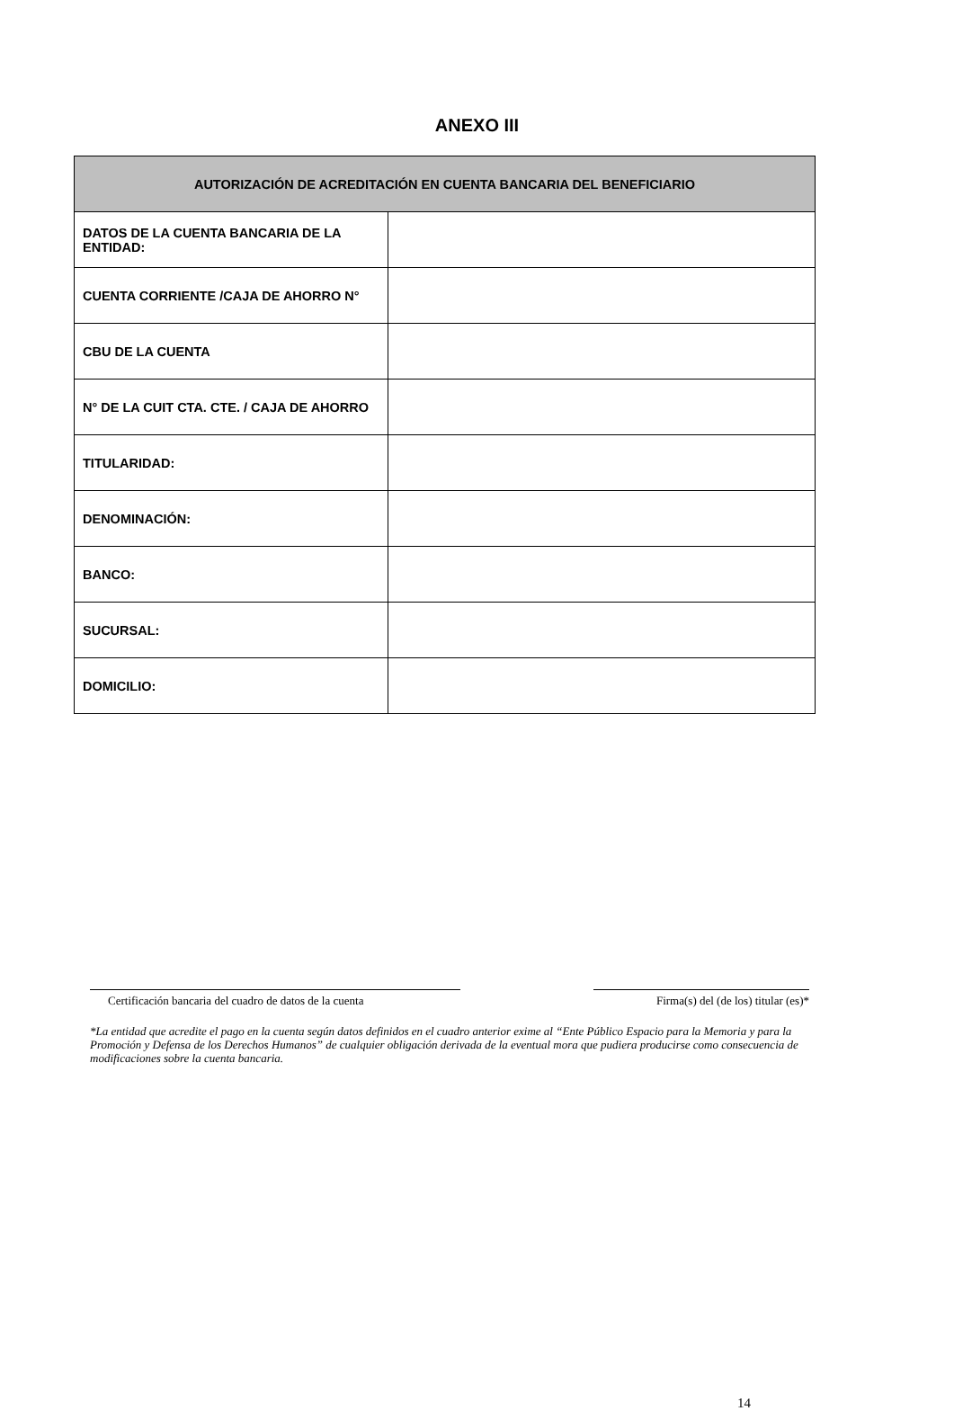ANEXO III
| AUTORIZACIÓN DE ACREDITACIÓN EN CUENTA BANCARIA DEL BENEFICIARIO | |
| --- | --- |
| DATOS DE LA CUENTA BANCARIA DE LA ENTIDAD: | |
| CUENTA CORRIENTE /CAJA DE AHORRO N° | |
| CBU DE LA CUENTA | |
| N° DE LA CUIT CTA. CTE. / CAJA DE AHORRO | |
| TITULARIDAD: | |
| DENOMINACIÓN: | |
| BANCO: | |
| SUCURSAL: | |
| DOMICILIO: | |
Certificación bancaria del cuadro de datos de la cuenta
Firma(s) del (de los) titular (es)*
*La entidad que acredite el pago en la cuenta según datos definidos en el cuadro anterior exime al “Ente Público Espacio para la Memoria y para la Promoción y Defensa de los Derechos Humanos” de cualquier obligación derivada de la eventual mora que pudiera producirse como consecuencia de modificaciones sobre la cuenta bancaria.
14